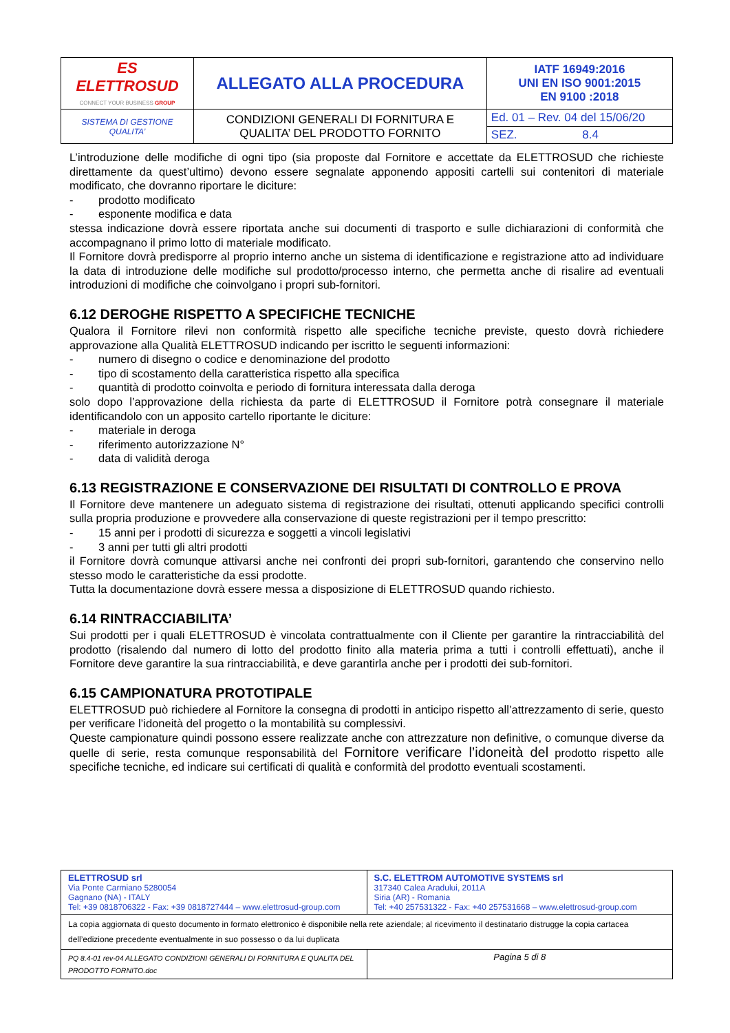| ES ELETTROSUD CONNECT YOUR BUSINESS GROUP | ALLEGATO ALLA PROCEDURA | IATF 16949:2016 UNI EN ISO 9001:2015 EN 9100 :2018 |
| SISTEMA DI GESTIONE QUALITA’ | CONDIZIONI GENERALI DI FORNITURA E QUALITA’ DEL PRODOTTO FORNITO | Ed. 01 – Rev. 04 del 15/06/20 |
| | | SEZ. 8.4 |
L’introduzione delle modifiche di ogni tipo (sia proposte dal Fornitore e accettate da ELETTROSUD che richieste direttamente da quest’ultimo) devono essere segnalate apponendo appositi cartelli sui contenitori di materiale modificato, che dovranno riportare le diciture:
- prodotto modificato
- esponente modifica e data
stessa indicazione dovrà essere riportata anche sui documenti di trasporto e sulle dichiarazioni di conformità che accompagnano il primo lotto di materiale modificato.
Il Fornitore dovrà predisporre al proprio interno anche un sistema di identificazione e registrazione atto ad individuare la data di introduzione delle modifiche sul prodotto/processo interno, che permetta anche di risalire ad eventuali introduzioni di modifiche che coinvolgano i propri sub-fornitori.
6.12 DEROGHE RISPETTO A SPECIFICHE TECNICHE
Qualora il Fornitore rilevi non conformità rispetto alle specifiche tecniche previste, questo dovrà richiedere approvazione alla Qualità ELETTROSUD indicando per iscritto le seguenti informazioni:
- numero di disegno o codice e denominazione del prodotto
- tipo di scostamento della caratteristica rispetto alla specifica
- quantità di prodotto coinvolta e periodo di fornitura interessata dalla deroga
solo dopo l’approvazione della richiesta da parte di ELETTROSUD il Fornitore potrà consegnare il materiale identificandolo con un apposito cartello riportante le diciture:
- materiale in deroga
- riferimento autorizzazione N°
- data di validità deroga
6.13 REGISTRAZIONE E CONSERVAZIONE DEI RISULTATI DI CONTROLLO E PROVA
Il Fornitore deve mantenere un adeguato sistema di registrazione dei risultati, ottenuti applicando specifici controlli sulla propria produzione e provvedere alla conservazione di queste registrazioni per il tempo prescritto:
- 15 anni per i prodotti di sicurezza e soggetti a vincoli legislativi
- 3 anni per tutti gli altri prodotti
il Fornitore dovrà comunque attivarsi anche nei confronti dei propri sub-fornitori, garantendo che conservino nello stesso modo le caratteristiche da essi prodotte.
Tutta la documentazione dovrà essere messa a disposizione di ELETTROSUD quando richiesto.
6.14 RINTRACCIABILITA’
Sui prodotti per i quali ELETTROSUD è vincolata contrattualmente con il Cliente per garantire la rintracciabilità del prodotto (risalendo dal numero di lotto del prodotto finito alla materia prima a tutti i controlli effettuati), anche il Fornitore deve garantire la sua rintracciabilità, e deve garantirla anche per i prodotti dei sub-fornitori.
6.15 CAMPIONATURA PROTOTIPALE
ELETTROSUD può richiedere al Fornitore la consegna di prodotti in anticipo rispetto all’attrezzamento di serie, questo per verificare l’idoneità del progetto o la montabilità su complessivi.
Queste campionature quindi possono essere realizzate anche con attrezzature non definitive, o comunque diverse da quelle di serie, resta comunque responsabilità del Fornitore verificare l’idoneità del prodotto rispetto alle specifiche tecniche, ed indicare sui certificati di qualità e conformità del prodotto eventuali scostamenti.
| ELETTROSUD srl Via Ponte Carmiano 5280054 Gagnano (NA) - ITALY Tel: +39 0818706322 - Fax: +39 0818727444 – www.elettrosud-group.com | S.C. ELETTROM AUTOMOTIVE SYSTEMS srl 317340 Calea Aradului, 2011A Siria (AR) - Romania Tel: +40 257531322 - Fax: +40 257531668 – www.elettrosud-group.com |
| La copia aggiornata di questo documento in formato elettronico è disponibile nella rete aziendale; al ricevimento il destinatario distrugge la copia cartacea dell’edizione precedente eventualmente in suo possesso o da lui duplicata | |
| PQ 8.4-01 rev-04 ALLEGATO CONDIZIONI GENERALI DI FORNITURA E QUALITA DEL PRODOTTO FORNITO.doc | Pagina 5 di 8 |